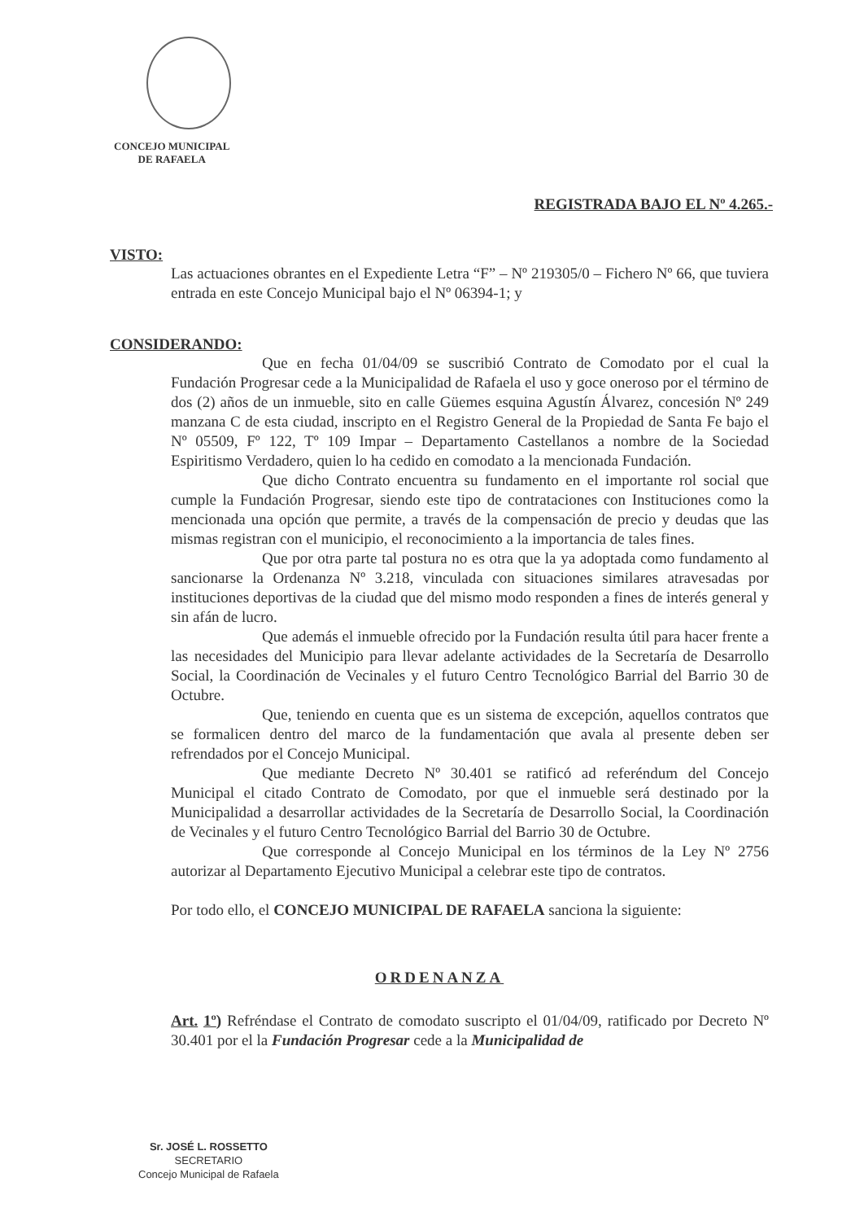CONCEJO MUNICIPAL
DE RAFAELA
REGISTRADA BAJO EL Nº 4.265.-
VISTO:
Las actuaciones obrantes en el Expediente Letra “F” – Nº 219305/0 – Fichero Nº 66, que tuviera entrada en este Concejo Municipal bajo el Nº 06394-1; y
CONSIDERANDO:
Que en fecha 01/04/09 se suscribió Contrato de Comodato por el cual la Fundación Progresar cede a la Municipalidad de Rafaela el uso y goce oneroso por el término de dos (2) años de un inmueble, sito en calle Güemes esquina Agustín Álvarez, concesión Nº 249 manzana C de esta ciudad, inscripto en el Registro General de la Propiedad de Santa Fe bajo el Nº 05509, Fº 122, Tº 109 Impar – Departamento Castellanos a nombre de la Sociedad Espiritismo Verdadero, quien lo ha cedido en comodato a la mencionada Fundación.
Que dicho Contrato encuentra su fundamento en el importante rol social que cumple la Fundación Progresar, siendo este tipo de contrataciones con Instituciones como la mencionada una opción que permite, a través de la compensación de precio y deudas que las mismas registran con el municipio, el reconocimiento a la importancia de tales fines.
Que por otra parte tal postura no es otra que la ya adoptada como fundamento al sancionarse la Ordenanza Nº 3.218, vinculada con situaciones similares atravesadas por instituciones deportivas de la ciudad que del mismo modo responden a fines de interés general y sin afán de lucro.
Que además el inmueble ofrecido por la Fundación resulta útil para hacer frente a las necesidades del Municipio para llevar adelante actividades de la Secretaría de Desarrollo Social, la Coordinación de Vecinales y el futuro Centro Tecnológico Barrial del Barrio 30 de Octubre.
Que, teniendo en cuenta que es un sistema de excepción, aquellos contratos que se formalicen dentro del marco de la fundamentación que avala al presente deben ser refrendados por el Concejo Municipal.
Que mediante Decreto Nº 30.401 se ratificó ad referéndum del Concejo Municipal el citado Contrato de Comodato, por que el inmueble será destinado por la Municipalidad a desarrollar actividades de la Secretaría de Desarrollo Social, la Coordinación de Vecinales y el futuro Centro Tecnológico Barrial del Barrio 30 de Octubre.
Que corresponde al Concejo Municipal en los términos de la Ley Nº 2756 autorizar al Departamento Ejecutivo Municipal a celebrar este tipo de contratos.
Por todo ello, el CONCEJO MUNICIPAL DE RAFAELA sanciona la siguiente:
ORDENANZA
Art. 1º) Refréndase el Contrato de comodato suscripto el 01/04/09, ratificado por Decreto Nº 30.401 por el la Fundación Progresar cede a la Municipalidad de
Sr. JOSÉ L. ROSSETTO
SECRETARIO
Concejo Municipal de Rafaela